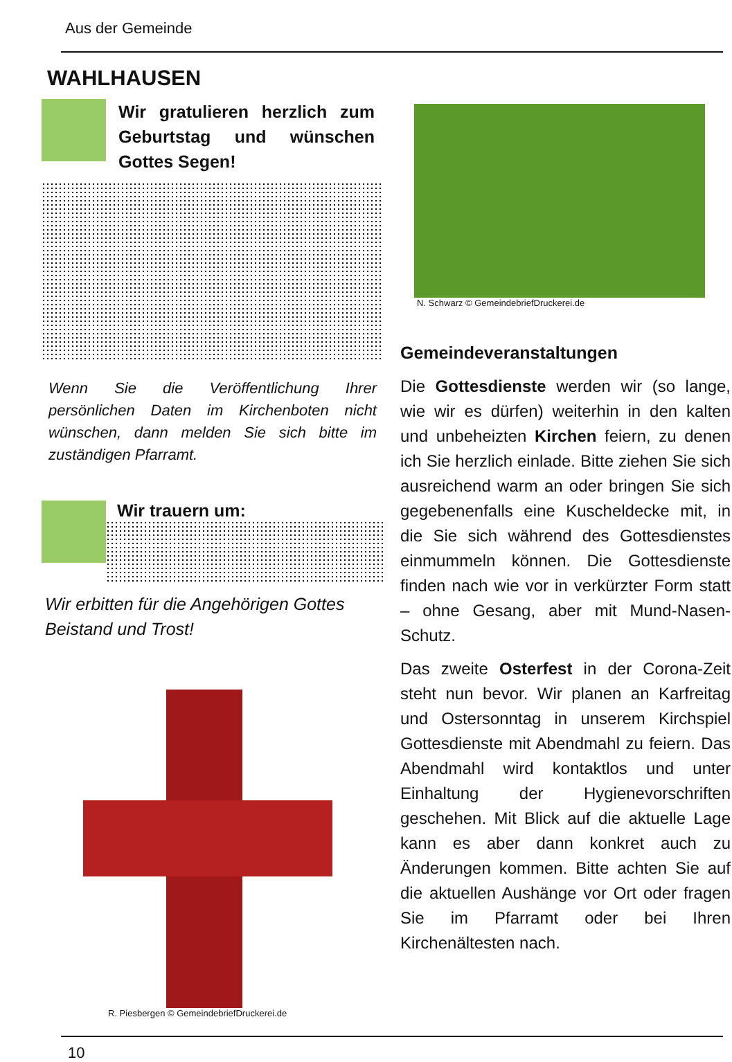Aus der Gemeinde
WAHLHAUSEN
Wir gratulieren herzlich zum Geburtstag und wünschen Gottes Segen!
Wenn Sie die Veröffentlichung Ihrer persönlichen Daten im Kirchenboten nicht wünschen, dann melden Sie sich bitte im zuständigen Pfarramt.
Wir trauern um:
Wir erbitten für die Angehörigen Gottes Beistand und Trost!
R. Piesbergen © GemeindebriefDruckerei.de
N. Schwarz © GemeindebriefDruckerei.de
Gemeindeveranstaltungen
Die Gottesdienste werden wir (so lange, wie wir es dürfen) weiterhin in den kalten und unbeheizten Kirchen feiern, zu denen ich Sie herzlich einlade. Bitte ziehen Sie sich ausreichend warm an oder bringen Sie sich gegebenenfalls eine Kuscheldecke mit, in die Sie sich während des Gottesdienstes einmummeln können. Die Gottesdienste finden nach wie vor in verkürzter Form statt – ohne Gesang, aber mit Mund-Nasen-Schutz.
Das zweite Osterfest in der Corona-Zeit steht nun bevor. Wir planen an Karfreitag und Ostersonntag in unserem Kirchspiel Gottesdienste mit Abendmahl zu feiern. Das Abendmahl wird kontaktlos und unter Einhaltung der Hygienevorschriften geschehen. Mit Blick auf die aktuelle Lage kann es aber dann konkret auch zu Änderungen kommen. Bitte achten Sie auf die aktuellen Aushänge vor Ort oder fragen Sie im Pfarramt oder bei Ihren Kirchenältesten nach.
10